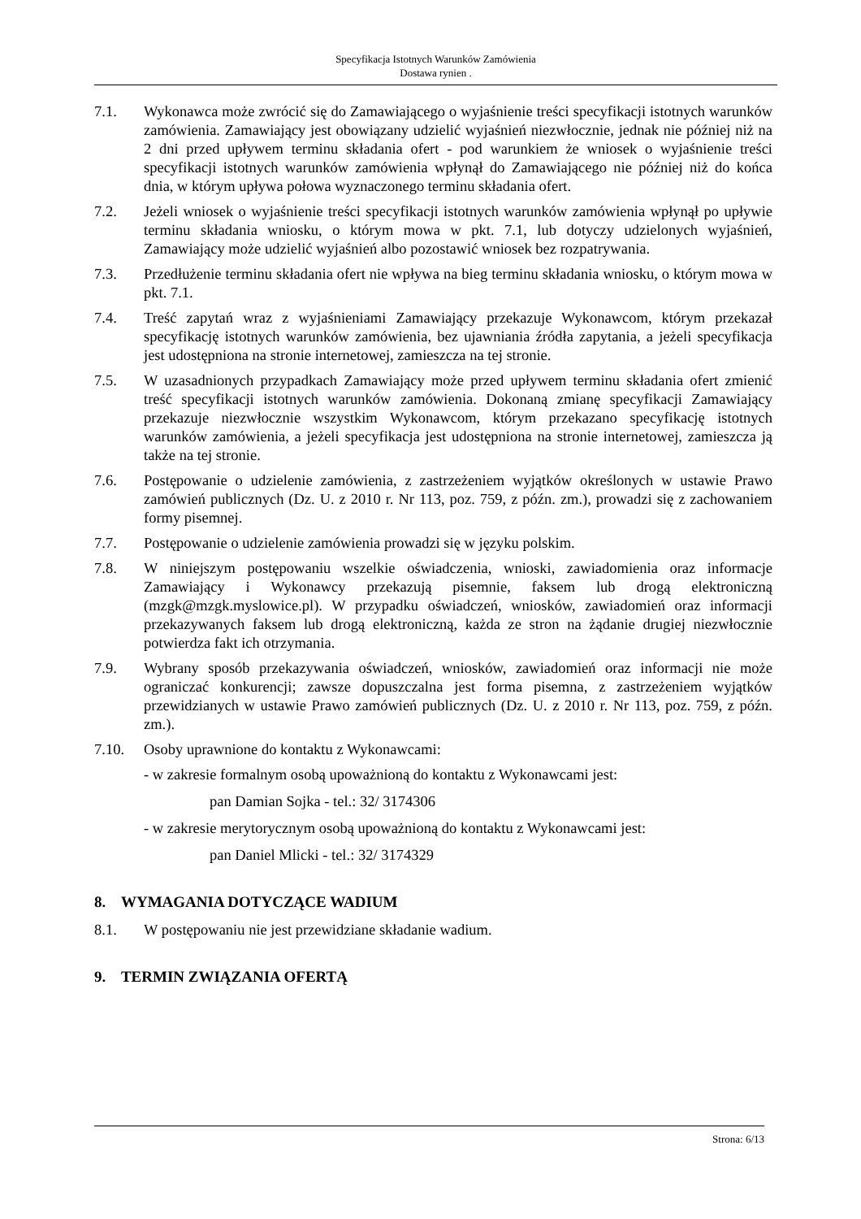Specyfikacja Istotnych Warunków Zamówienia
Dostawa rynien .
7.1. Wykonawca może zwrócić się do Zamawiającego o wyjaśnienie treści specyfikacji istotnych warunków zamówienia. Zamawiający jest obowiązany udzielić wyjaśnień niezwłocznie, jednak nie później niż na 2 dni przed upływem terminu składania ofert - pod warunkiem że wniosek o wyjaśnienie treści specyfikacji istotnych warunków zamówienia wpłynął do Zamawiającego nie później niż do końca dnia, w którym upływa połowa wyznaczonego terminu składania ofert.
7.2. Jeżeli wniosek o wyjaśnienie treści specyfikacji istotnych warunków zamówienia wpłynął po upływie terminu składania wniosku, o którym mowa w pkt. 7.1, lub dotyczy udzielonych wyjaśnień, Zamawiający może udzielić wyjaśnień albo pozostawić wniosek bez rozpatrywania.
7.3. Przedłużenie terminu składania ofert nie wpływa na bieg terminu składania wniosku, o którym mowa w pkt. 7.1.
7.4. Treść zapytań wraz z wyjaśnieniami Zamawiający przekazuje Wykonawcom, którym przekazał specyfikację istotnych warunków zamówienia, bez ujawniania źródła zapytania, a jeżeli specyfikacja jest udostępniona na stronie internetowej, zamieszcza na tej stronie.
7.5. W uzasadnionych przypadkach Zamawiający może przed upływem terminu składania ofert zmienić treść specyfikacji istotnych warunków zamówienia. Dokonaną zmianę specyfikacji Zamawiający przekazuje niezwłocznie wszystkim Wykonawcom, którym przekazano specyfikację istotnych warunków zamówienia, a jeżeli specyfikacja jest udostępniona na stronie internetowej, zamieszcza ją także na tej stronie.
7.6. Postępowanie o udzielenie zamówienia, z zastrzeżeniem wyjątków określonych w ustawie Prawo zamówień publicznych (Dz. U. z 2010 r. Nr 113, poz. 759, z późn. zm.), prowadzi się z zachowaniem formy pisemnej.
7.7. Postępowanie o udzielenie zamówienia prowadzi się w języku polskim.
7.8. W niniejszym postępowaniu wszelkie oświadczenia, wnioski, zawiadomienia oraz informacje Zamawiający i Wykonawcy przekazują pisemnie, faksem lub drogą elektroniczną (mzgk@mzgk.myslowice.pl). W przypadku oświadczeń, wniosków, zawiadomień oraz informacji przekazywanych faksem lub drogą elektroniczną, każda ze stron na żądanie drugiej niezwłocznie potwierdza fakt ich otrzymania.
7.9. Wybrany sposób przekazywania oświadczeń, wniosków, zawiadomień oraz informacji nie może ograniczać konkurencji; zawsze dopuszczalna jest forma pisemna, z zastrzeżeniem wyjątków przewidzianych w ustawie Prawo zamówień publicznych (Dz. U. z 2010 r. Nr 113, poz. 759, z późn. zm.).
7.10. Osoby uprawnione do kontaktu z Wykonawcami:
- w zakresie formalnym osobą upoważnioną do kontaktu z Wykonawcami jest:
pan Damian Sojka - tel.: 32/ 3174306
- w zakresie merytorycznym osobą upoważnioną do kontaktu z Wykonawcami jest:
pan Daniel Mlicki - tel.: 32/ 3174329
8. WYMAGANIA DOTYCZĄCE WADIUM
8.1. W postępowaniu nie jest przewidziane składanie wadium.
9. TERMIN ZWIĄZANIA OFERTĄ
Strona: 6/13